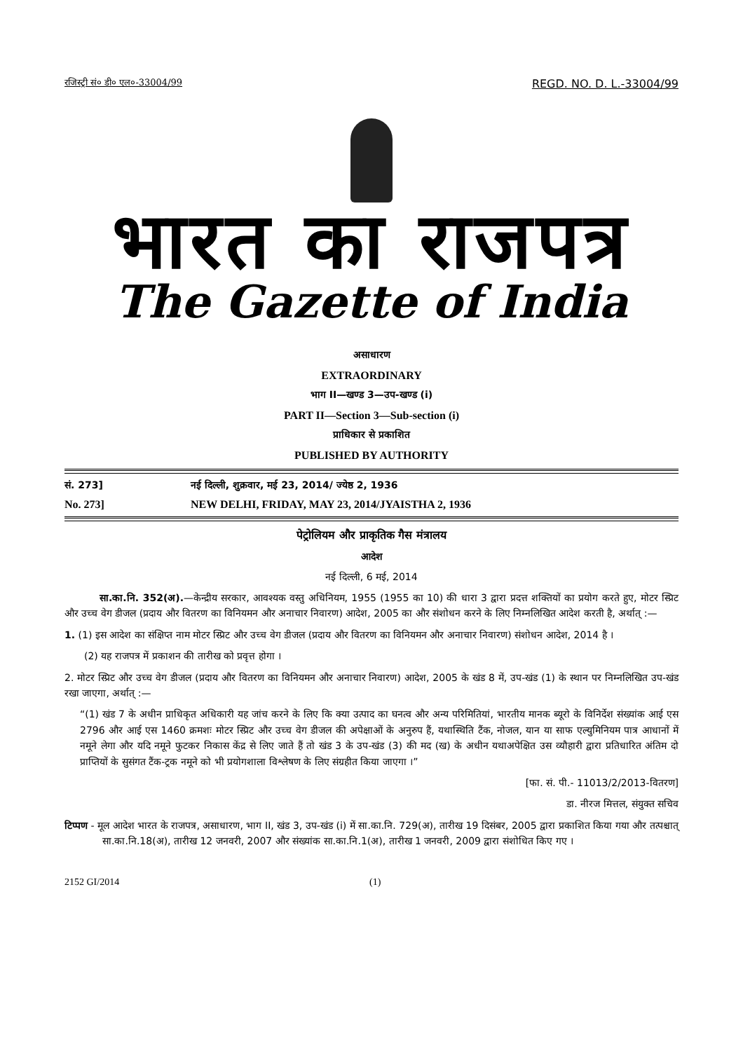रजिस्ट्री सं० डी० एल०-33004/99 REGD. NO. D. L.-33004/99
भारत का राजपत्र
The Gazette of India
असाधारण
EXTRAORDINARY
भाग II—खण्ड 3—उप-खण्ड (i)
PART II—Section 3—Sub-section (i)
प्राधिकार से प्रकाशित
PUBLISHED BY AUTHORITY
सं. 273] नई दिल्ली, शुक्रवार, मई 23, 2014/ ज्येष्ठ 2, 1936
No. 273] NEW DELHI, FRIDAY, MAY 23, 2014/JYAISTHA 2, 1936
पेट्रोलियम और प्राकृतिक गैस मंत्रालय
आदेश
नई दिल्ली, 6 मई, 2014
सा.का.नि. 352(अ).—केन्द्रीय सरकार, आवश्यक वस्तु अधिनियम, 1955 (1955 का 10) की धारा 3 द्वारा प्रदत्त शक्तियों का प्रयोग करते हुए, मोटर स्प्रिट और उच्च वेग डीजल (प्रदाय और वितरण का विनियमन और अनाचार निवारण) आदेश, 2005 का और संशोधन करने के लिए निम्नलिखित आदेश करती है, अर्थात् :—
1. (1) इस आदेश का संक्षिप्त नाम मोटर स्प्रिट और उच्च वेग डीजल (प्रदाय और वितरण का विनियमन और अनाचार निवारण) संशोधन आदेश, 2014 है ।
(2) यह राजपत्र में प्रकाशन की तारीख को प्रवृत्त होगा ।
2. मोटर स्प्रिट और उच्च वेग डीजल (प्रदाय और वितरण का विनियमन और अनाचार निवारण) आदेश, 2005 के खंड 8 में, उप-खंड (1) के स्थान पर निम्नलिखित उप-खंड रखा जाएगा, अर्थात् :—
“(1) खंड 7 के अधीन प्राधिकृत अधिकारी यह जांच करने के लिए कि क्या उत्पाद का घनत्व और अन्य परिमितियां, भारतीय मानक ब्यूरो के विनिर्देश संख्यांक आई एस 2796 और आई एस 1460 क्रमशः मोटर स्प्रिट और उच्च वेग डीजल की अपेक्षाओं के अनुरुप हैं, यथास्थिति टैंक, नोजल, यान या साफ एल्युमिनियम पात्र आधानों में नमूने लेगा और यदि नमूने फुटकर निकास केंद्र से लिए जाते हैं तो खंड 3 के उप-खंड (3) की मद (ख) के अधीन यथाअपेक्षित उस व्यौहारी द्वारा प्रतिधारित अंतिम दो प्राप्तियों के सुसंगत टैंक-ट्रक नमूने को भी प्रयोगशाला विश्लेषण के लिए संग्रहीत किया जाएगा ।”
[फा. सं. पी.- 11013/2/2013-वितरण]
डा. नीरज मित्तल, संयुक्त सचिव
टिप्पण - मूल आदेश भारत के राजपत्र, असाधारण, भाग II, खंड 3, उप-खंड (i) में सा.का.नि. 729(अ), तारीख 19 दिसंबर, 2005 द्वारा प्रकाशित किया गया और तत्पश्चात् सा.का.नि.18(अ), तारीख 12 जनवरी, 2007 और संख्यांक सा.का.नि.1(अ), तारीख 1 जनवरी, 2009 द्वारा संशोधित किए गए ।
2152 GI/2014 (1)